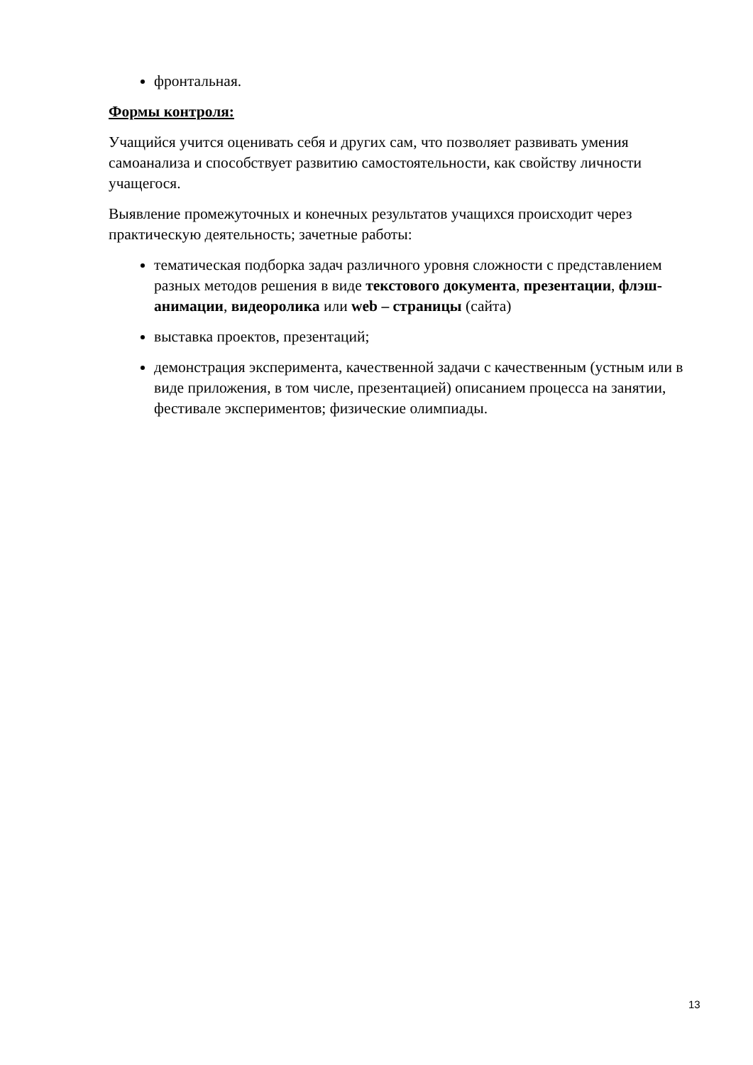фронтальная.
Формы контроля:
Учащийся учится оценивать себя и других сам, что позволяет развивать умения самоанализа и способствует развитию самостоятельности, как свойству личности учащегося.
Выявление промежуточных и конечных результатов учащихся происходит через практическую деятельность; зачетные работы:
тематическая подборка задач различного уровня сложности с представлением разных методов решения в виде текстового документа, презентации, флэш-анимации, видеоролика или web – страницы (сайта)
выставка проектов, презентаций;
демонстрация эксперимента, качественной задачи с качественным (устным или в виде приложения, в том числе, презентацией) описанием процесса на занятии, фестивале экспериментов; физические олимпиады.
13